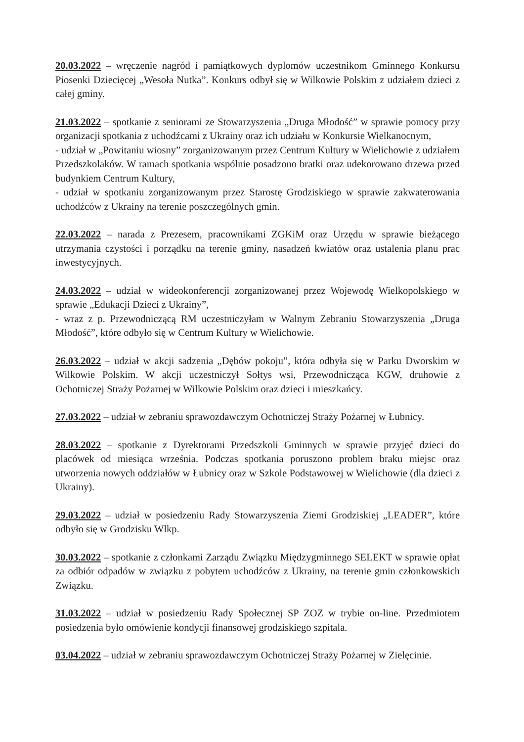20.03.2022 – wręczenie nagród i pamiątkowych dyplomów uczestnikom Gminnego Konkursu Piosenki Dziecięcej „Wesoła Nutka”. Konkurs odbył się w Wilkowie Polskim z udziałem dzieci z całej gminy.
21.03.2022 – spotkanie z seniorami ze Stowarzyszenia „Druga Młodość” w sprawie pomocy przy organizacji spotkania z uchodźcami z Ukrainy oraz ich udziału w Konkursie Wielkanocnym,
- udział w „Powitaniu wiosny” zorganizowanym przez Centrum Kultury w Wielichowie z udziałem Przedszkolaków. W ramach spotkania wspólnie posadzono bratki oraz udekorowano drzewa przed budynkiem Centrum Kultury,
- udział w spotkaniu zorganizowanym przez Starostę Grodziskiego w sprawie zakwaterowania uchodźców z Ukrainy na terenie poszczególnych gmin.
22.03.2022 – narada z Prezesem, pracownikami ZGKiM oraz Urzędu w sprawie bieżącego utrzymania czystości i porządku na terenie gminy, nasadzeń kwiatów oraz ustalenia planu prac inwestycyjnych.
24.03.2022 – udział w wideokonferencji zorganizowanej przez Wojewodę Wielkopolskiego w sprawie „Edukacji Dzieci z Ukrainy”,
- wraz z p. Przewodniczącą RM uczestniczyłam w Walnym Zebraniu Stowarzyszenia „Druga Młodość”, które odbyło się w Centrum Kultury w Wielichowie.
26.03.2022 – udział w akcji sadzenia „Dębów pokoju”, która odbyła się w Parku Dworskim w Wilkowie Polskim. W akcji uczestniczył Sołtys wsi, Przewodnicząca KGW, druhowie z Ochotniczej Straży Pożarnej w Wilkowie Polskim oraz dzieci i mieszkańcy.
27.03.2022 – udział w zebraniu sprawozdawczym Ochotniczej Straży Pożarnej w Łubnicy.
28.03.2022 – spotkanie z Dyrektorami Przedszkoli Gminnych w sprawie przyjęć dzieci do placówek od miesiąca września. Podczas spotkania poruszono problem braku miejsc oraz utworzenia nowych oddziałów w Łubnicy oraz w Szkole Podstawowej w Wielichowie (dla dzieci z Ukrainy).
29.03.2022 – udział w posiedzeniu Rady Stowarzyszenia Ziemi Grodziskiej „LEADER”, które odbyło się w Grodzisku Wlkp.
30.03.2022 – spotkanie z członkami Zarządu Związku Międzygminnego SELEKT w sprawie opłat za odbiór odpadów w związku z pobytem uchodźców z Ukrainy, na terenie gmin członkowskich Związku.
31.03.2022 – udział w posiedzeniu Rady Społecznej SP ZOZ w trybie on-line. Przedmiotem posiedzenia było omówienie kondycji finansowej grodziskiego szpitala.
03.04.2022 – udział w zebraniu sprawozdawczym Ochotniczej Straży Pożarnej w Zielęcinie.